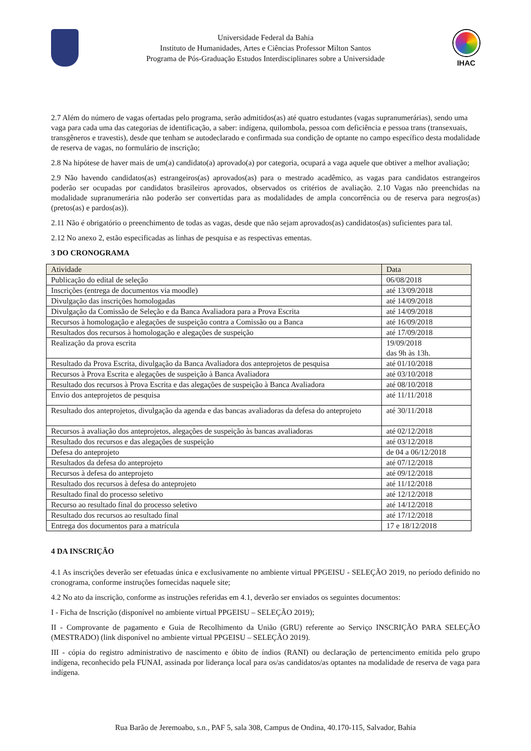Universidade Federal da Bahia
Instituto de Humanidades, Artes e Ciências Professor Milton Santos
Programa de Pós-Graduação Estudos Interdisciplinares sobre a Universidade
IHAC
2.7 Além do número de vagas ofertadas pelo programa, serão admitidos(as) até quatro estudantes (vagas supranumerárias), sendo uma vaga para cada uma das categorias de identificação, a saber: indígena, quilombola, pessoa com deficiência e pessoa trans (transexuais, transgêneros e travestis), desde que tenham se autodeclarado e confirmada sua condição de optante no campo específico desta modalidade de reserva de vagas, no formulário de inscrição;
2.8 Na hipótese de haver mais de um(a) candidato(a) aprovado(a) por categoria, ocupará a vaga aquele que obtiver a melhor avaliação;
2.9 Não havendo candidatos(as) estrangeiros(as) aprovados(as) para o mestrado acadêmico, as vagas para candidatos estrangeiros poderão ser ocupadas por candidatos brasileiros aprovados, observados os critérios de avaliação. 2.10 Vagas não preenchidas na modalidade supranumerária não poderão ser convertidas para as modalidades de ampla concorrência ou de reserva para negros(as) (pretos(as) e pardos(as)).
2.11 Não é obrigatório o preenchimento de todas as vagas, desde que não sejam aprovados(as) candidatos(as) suficientes para tal.
2.12 No anexo 2, estão especificadas as linhas de pesquisa e as respectivas ementas.
3 DO CRONOGRAMA
| Atividade | Data |
| --- | --- |
| Publicação do edital de seleção | 06/08/2018 |
| Inscrições (entrega de documentos via moodle) | até 13/09/2018 |
| Divulgação das inscrições homologadas | até 14/09/2018 |
| Divulgação da Comissão de Seleção e da Banca Avaliadora para a Prova Escrita | até 14/09/2018 |
| Recursos à homologação e alegações de suspeição contra a Comissão ou a Banca | até 16/09/2018 |
| Resultados dos recursos à homologação e alegações de suspeição | até 17/09/2018 |
| Realização da prova escrita | 19/09/2018 das 9h às 13h. |
| Resultado da Prova Escrita, divulgação da Banca Avaliadora dos anteprojetos de pesquisa | até 01/10/2018 |
| Recursos à Prova Escrita e alegações de suspeição à Banca Avaliadora | até 03/10/2018 |
| Resultado dos recursos à Prova Escrita e das alegações de suspeição à Banca Avaliadora | até 08/10/2018 |
| Envio dos anteprojetos de pesquisa | até 11/11/2018 |
| Resultado dos anteprojetos, divulgação da agenda e das bancas avaliadoras da defesa do anteprojeto | até 30/11/2018 |
| Recursos à avaliação dos anteprojetos, alegações de suspeição às bancas avaliadoras | até 02/12/2018 |
| Resultado dos recursos e das alegações de suspeição | até 03/12/2018 |
| Defesa do anteprojeto | de 04 a 06/12/2018 |
| Resultados da defesa do anteprojeto | até 07/12/2018 |
| Recursos à defesa do anteprojeto | até 09/12/2018 |
| Resultado dos recursos à defesa do anteprojeto | até 11/12/2018 |
| Resultado final do processo seletivo | até 12/12/2018 |
| Recurso ao resultado final do processo seletivo | até 14/12/2018 |
| Resultado dos recursos ao resultado final | até 17/12/2018 |
| Entrega dos documentos para a matrícula | 17 e 18/12/2018 |
4 DA INSCRIÇÃO
4.1 As inscrições deverão ser efetuadas única e exclusivamente no ambiente virtual PPGEISU - SELEÇÃO 2019, no período definido no cronograma, conforme instruções fornecidas naquele site;
4.2 No ato da inscrição, conforme as instruções referidas em 4.1, deverão ser enviados os seguintes documentos:
I - Ficha de Inscrição (disponível no ambiente virtual PPGEISU – SELEÇÃO 2019);
II - Comprovante de pagamento e Guia de Recolhimento da União (GRU) referente ao Serviço INSCRIÇÃO PARA SELEÇÃO (MESTRADO) (link disponível no ambiente virtual PPGEISU – SELEÇÃO 2019).
III - cópia do registro administrativo de nascimento e óbito de índios (RANI) ou declaração de pertencimento emitida pelo grupo indígena, reconhecido pela FUNAI, assinada por liderança local para os/as candidatos/as optantes na modalidade de reserva de vaga para indígena.
Rua Barão de Jeremoabo, s.n., PAF 5, sala 308, Campus de Ondina, 40.170-115, Salvador, Bahia